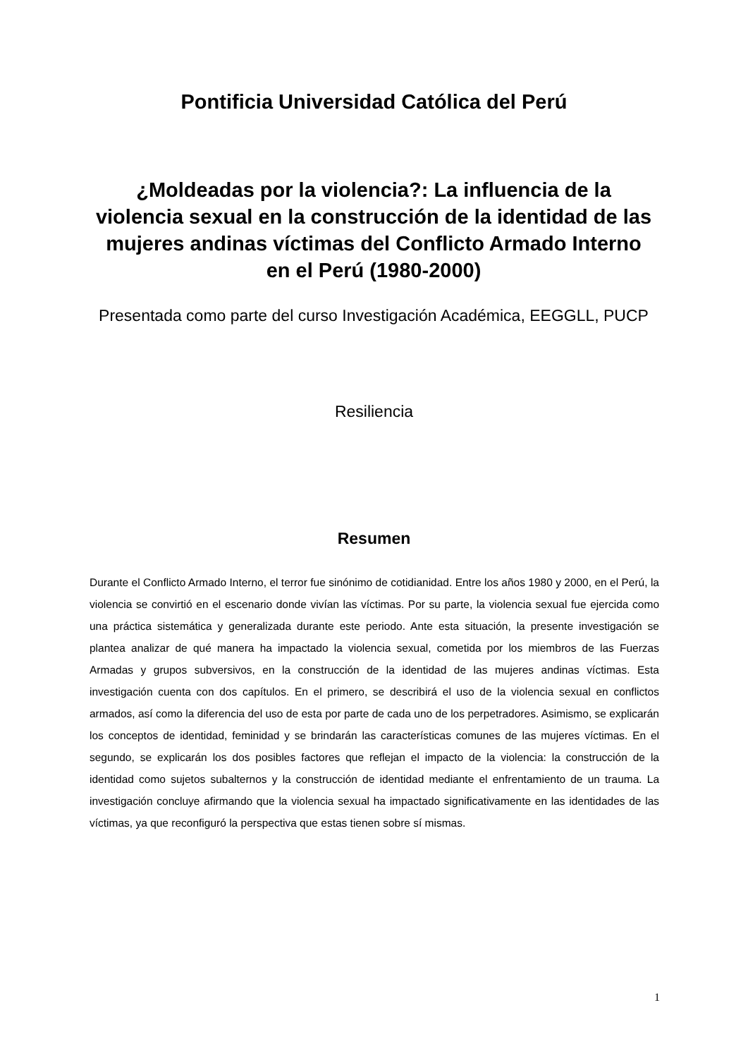Pontificia Universidad Católica del Perú
¿Moldeadas por la violencia?: La influencia de la violencia sexual en la construcción de la identidad de las mujeres andinas víctimas del Conflicto Armado Interno en el Perú (1980-2000)
Presentada como parte del curso Investigación Académica, EEGGLL, PUCP
Resiliencia
Resumen
Durante el Conflicto Armado Interno, el terror fue sinónimo de cotidianidad. Entre los años 1980 y 2000, en el Perú, la violencia se convirtió en el escenario donde vivían las víctimas. Por su parte, la violencia sexual fue ejercida como una práctica sistemática y generalizada durante este periodo. Ante esta situación, la presente investigación se plantea analizar de qué manera ha impactado la violencia sexual, cometida por los miembros de las Fuerzas Armadas y grupos subversivos, en la construcción de la identidad de las mujeres andinas víctimas. Esta investigación cuenta con dos capítulos. En el primero, se describirá el uso de la violencia sexual en conflictos armados, así como la diferencia del uso de esta por parte de cada uno de los perpetradores. Asimismo, se explicarán los conceptos de identidad, feminidad y se brindarán las características comunes de las mujeres víctimas. En el segundo, se explicarán los dos posibles factores que reflejan el impacto de la violencia: la construcción de la identidad como sujetos subalternos y la construcción de identidad mediante el enfrentamiento de un trauma. La investigación concluye afirmando que la violencia sexual ha impactado significativamente en las identidades de las víctimas, ya que reconfiguró la perspectiva que estas tienen sobre sí mismas.
1